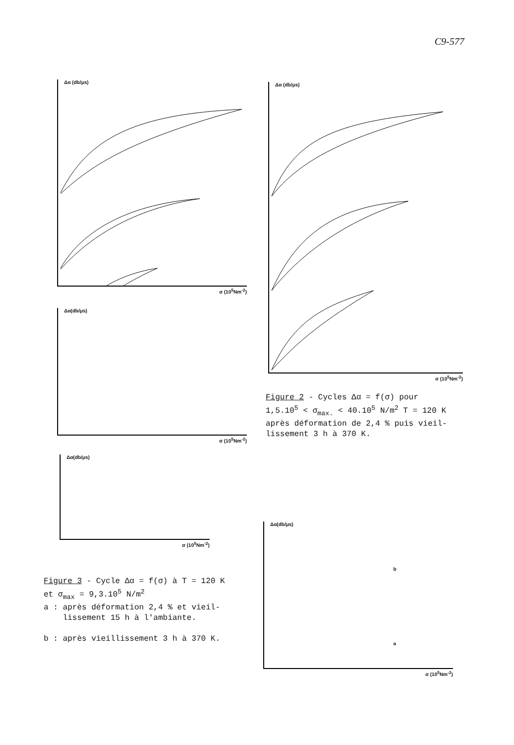C9-577
Δα (db/μs)
σ (10<sup>5</sup>Nm<sup>-2</sup>)
Δα (db/μs)
σ (10<sup>5</sup>Nm<sup>-2</sup>)
Figure 2 - Cycles Δα = f(σ) pour
1,5.10<sup>5</sup> < σ<sub>max.</sub> < 40.10<sup>5</sup> N/m<sup>2</sup> T = 120 K
après déformation de 2,4 % puis vieil-
lissement 3 h à 370 K.
Δα(db/μs)
σ (10<sup>5</sup>Nm<sup>-2</sup>)
Δα(db/μs)
σ (10<sup>5</sup>Nm<sup>-2</sup>)
Figure 3 - Cycle Δα = f(σ) à T = 120 K
et σ<sub>max</sub> = 9,3.10<sup>5</sup> N/m<sup>2</sup>
a : après déformation 2,4 % et vieil-
lissement 15 h à l'ambiante.
b : après vieillissement 3 h à 370 K.
Δα(db/μs)
b
a
σ (10<sup>5</sup>Nm<sup>-2</sup>)